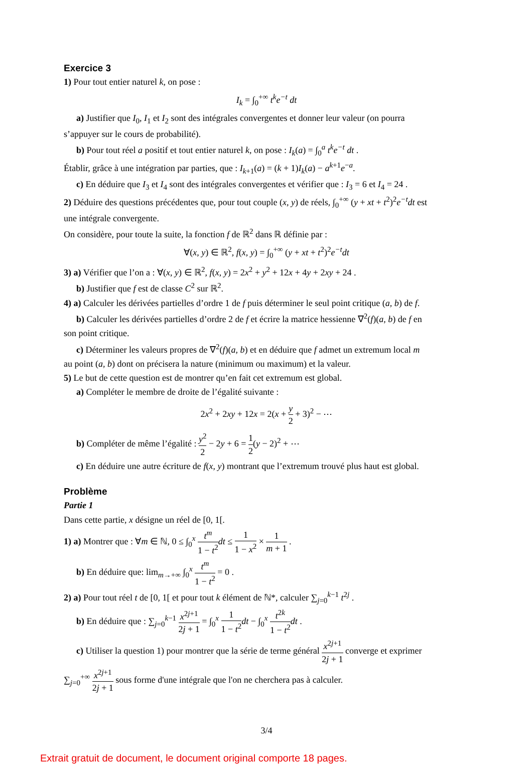Exercice 3
1) Pour tout entier naturel k, on pose :
I<sub>k</sub> = ∫<sub>0</sub><sup>+∞</sup> t<sup>k</sup>e<sup>−t</sup> dt
a) Justifier que I<sub>0</sub>, I<sub>1</sub> et I<sub>2</sub> sont des intégrales convergentes et donner leur valeur (on pourra
s’appuyer sur le cours de probabilité).
b) Pour tout réel a positif et tout entier naturel k, on pose : I<sub>k</sub>(a) = ∫<sub>0</sub><sup>a</sup> t<sup>k</sup>e<sup>−t</sup> dt .
Établir, grâce à une intégration par parties, que : I<sub>k+1</sub>(a) = (k + 1)I<sub>k</sub>(a) − a<sup>k+1</sup>e<sup>−a</sup>.
c) En déduire que I<sub>3</sub> et I<sub>4</sub> sont des intégrales convergentes et vérifier que : I<sub>3</sub> = 6 et I<sub>4</sub> = 24 .
2) Déduire des questions précédentes que, pour tout couple (x, y) de réels, ∫<sub>0</sub><sup>+∞</sup> (y + xt + t<sup>2</sup>)<sup>2</sup>e<sup>−t</sup>dt est
une intégrale convergente.
On considère, pour toute la suite, la fonction f de ℝ<sup>2</sup> dans ℝ définie par :
∀(x, y) ∈ ℝ<sup>2</sup>, f(x, y) = ∫<sub>0</sub><sup>+∞</sup> (y + xt + t<sup>2</sup>)<sup>2</sup>e<sup>−t</sup>dt
3) a) Vérifier que l’on a : ∀(x, y) ∈ ℝ<sup>2</sup>, f(x, y) = 2x<sup>2</sup> + y<sup>2</sup> + 12x + 4y + 2xy + 24 .
b) Justifier que f est de classe C<sup>2</sup> sur ℝ<sup>2</sup>.
4) a) Calculer les dérivées partielles d’ordre 1 de f puis déterminer le seul point critique (a, b) de f.
b) Calculer les dérivées partielles d’ordre 2 de f et écrire la matrice hessienne ∇<sup>2</sup>(f)(a, b) de f en
son point critique.
c) Déterminer les valeurs propres de ∇<sup>2</sup>(f)(a, b) et en déduire que f admet un extremum local m
au point (a, b) dont on précisera la nature (minimum ou maximum) et la valeur.
5) Le but de cette question est de montrer qu’en fait cet extremum est global.
a) Compléter le membre de droite de l’égalité suivante :
2x<sup>2</sup> + 2xy + 12x = 2(x + y 2 + 3)<sup>2</sup> − ⋯
b) Compléter de même l’égalité : y<sup>2</sup> 2 − 2y + 6 = 1 2(y − 2)<sup>2</sup> + ⋯
c) En déduire une autre écriture de f(x, y) montrant que l’extremum trouvé plus haut est global.
Problème
Partie 1
Dans cette partie, x désigne un réel de [0, 1[.
1) a) Montrer que : ∀m ∈ ℕ, 0 ≤ ∫<sub>0</sub><sup>x</sup> t<sup>m</sup> 1 − t<sup>2</sup> dt ≤ 1 1 − x<sup>2</sup> × 1 m + 1 .
b) En déduire que: lim<sub>m→+∞</sub> ∫<sub>0</sub><sup>x</sup> t<sup>m</sup> 1 − t<sup>2</sup> = 0 .
2) a) Pour tout réel t de [0, 1[ et pour tout k élément de ℕ*, calculer ∑<sub>j=0</sub><sup>k−1</sup> t<sup>2j</sup> .
b) En déduire que : ∑<sub>j=0</sub><sup>k−1</sup> x<sup>2j+1</sup> 2j + 1 = ∫<sub>0</sub><sup>x</sup> 1 1 − t<sup>2</sup> dt − ∫<sub>0</sub><sup>x</sup> t<sup>2k</sup> 1 − t<sup>2</sup> dt .
c) Utiliser la question 1) pour montrer que la série de terme général x<sup>2j+1</sup> 2j + 1 converge et exprimer
∑<sub>j=0</sub><sup>+∞</sup> x<sup>2j+1</sup> 2j + 1 sous forme d'une intégrale que l'on ne cherchera pas à calculer.
3/4
Extrait gratuit de document, le document original comporte 18 pages.